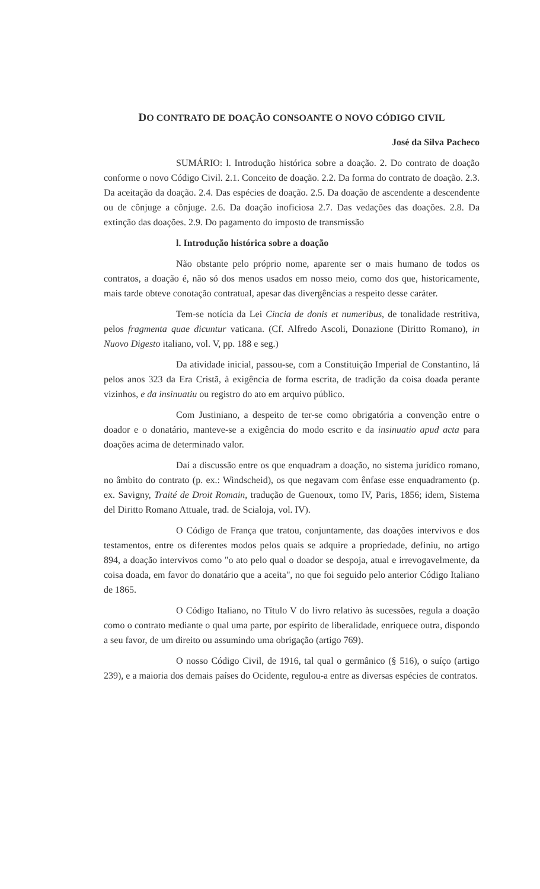DO CONTRATO DE DOAÇÃO CONSOANTE O NOVO CÓDIGO CIVIL
José da Silva Pacheco
SUMÁRIO: l. Introdução histórica sobre a doação. 2. Do contrato de doação conforme o novo Código Civil. 2.1. Conceito de doação. 2.2. Da forma do contrato de doação. 2.3. Da aceitação da doação. 2.4. Das espécies de doação. 2.5. Da doação de ascendente a descendente ou de cônjuge a cônjuge. 2.6. Da doação inoficiosa 2.7. Das vedações das doações. 2.8. Da extinção das doações. 2.9. Do pagamento do imposto de transmissão
l. Introdução histórica sobre a doação
Não obstante pelo próprio nome, aparente ser o mais humano de todos os contratos, a doação é, não só dos menos usados em nosso meio, como dos que, historicamente, mais tarde obteve conotação contratual, apesar das divergências a respeito desse caráter.
Tem-se notícia da Lei Cincia de donis et numeribus, de tonalidade restritiva, pelos fragmenta quae dicuntur vaticana. (Cf. Alfredo Ascoli, Donazione (Diritto Romano), in Nuovo Digesto italiano, vol. V, pp. 188 e seg.)
Da atividade inicial, passou-se, com a Constituição Imperial de Constantino, lá pelos anos 323 da Era Cristã, à exigência de forma escrita, de tradição da coisa doada perante vizinhos, e da insinuatiu ou registro do ato em arquivo público.
Com Justiniano, a despeito de ter-se como obrigatória a convenção entre o doador e o donatário, manteve-se a exigência do modo escrito e da insinuatio apud acta para doações acima de determinado valor.
Daí a discussão entre os que enquadram a doação, no sistema jurídico romano, no âmbito do contrato (p. ex.: Windscheid), os que negavam com ênfase esse enquadramento (p. ex. Savigny, Traité de Droit Romain, tradução de Guenoux, tomo IV, Paris, 1856; idem, Sistema del Diritto Romano Attuale, trad. de Scialoja, vol. IV).
O Código de França que tratou, conjuntamente, das doações intervivos e dos testamentos, entre os diferentes modos pelos quais se adquire a propriedade, definiu, no artigo 894, a doação intervivos como "o ato pelo qual o doador se despoja, atual e irrevogavelmente, da coisa doada, em favor do donatário que a aceita", no que foi seguido pelo anterior Código Italiano de 1865.
O Código Italiano, no Título V do livro relativo às sucessões, regula a doação como o contrato mediante o qual uma parte, por espírito de liberalidade, enriquece outra, dispondo a seu favor, de um direito ou assumindo uma obrigação (artigo 769).
O nosso Código Civil, de 1916, tal qual o germânico (§ 516), o suíço (artigo 239), e a maioria dos demais países do Ocidente, regulou-a entre as diversas espécies de contratos.